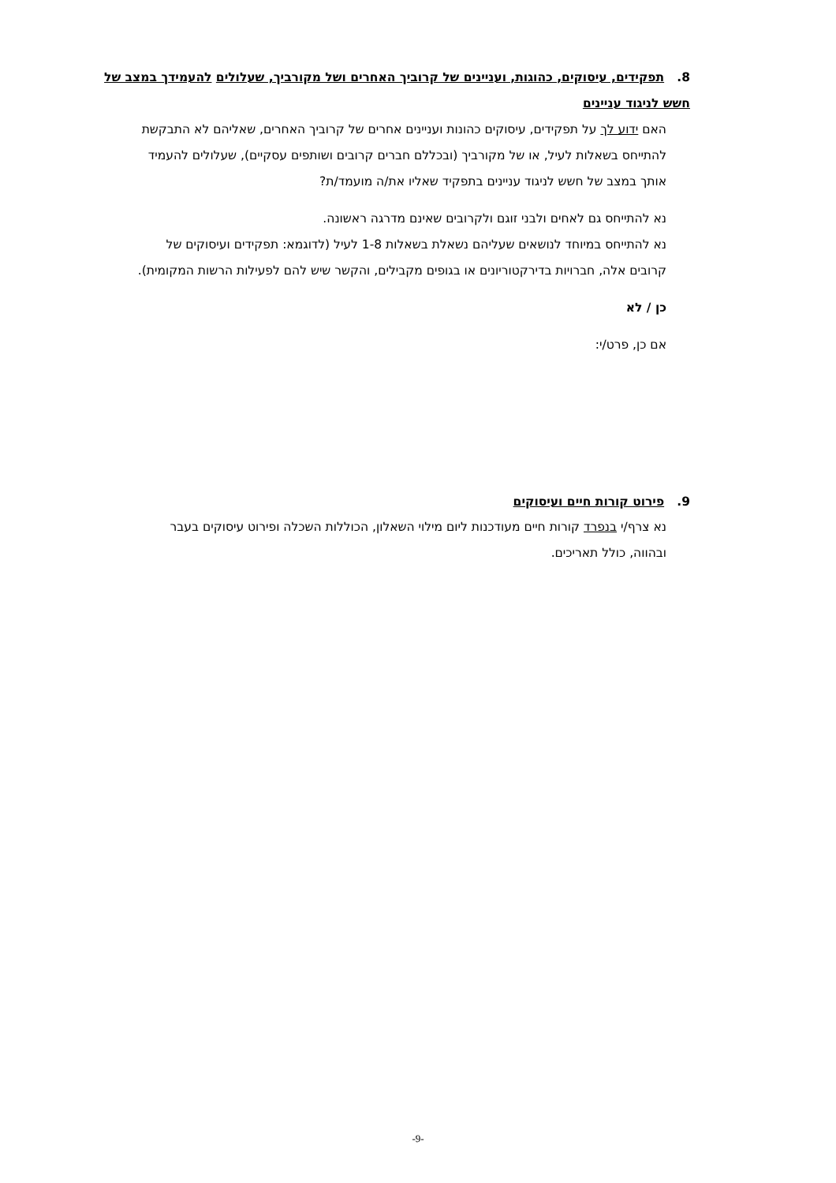8. תפקידים, עיסוקים, כהוגות, ועניינים של קרוביך האחרים ושל מקורביך, שעלולים להעמידך במצב של חשש לניגוד עניינים
האם ידוע לך על תפקידים, עיסוקים כהונות ועניינים אחרים של קרוביך האחרים, שאליהם לא התבקשת להתייחס בשאלות לעיל, או של מקורביך (ובכללם חברים קרובים ושותפים עסקיים), שעלולים להעמיד אותך במצב של חשש לניגוד עניינים בתפקיד שאליו את/ה מועמד/ת?
נא להתייחס גם לאחים ולבני זוגם ולקרובים שאינם מדרגה ראשונה.
נא להתייחס במיוחד לנושאים שעליהם נשאלת בשאלות 1-8 לעיל (לדוגמא: תפקידים ועיסוקים של קרובים אלה, חברויות בדירקטוריונים או בגופים מקבילים, והקשר שיש להם לפעילות הרשות המקומית).
כן / לא
אם כן, פרט/י:
9. פירוט קורות חיים ועיסוקים
נא צרף/י בנפרד קורות חיים מעודכנות ליום מילוי השאלון, הכוללות השכלה ופירוט עיסוקים בעבר ובהווה, כולל תאריכים.
-9-